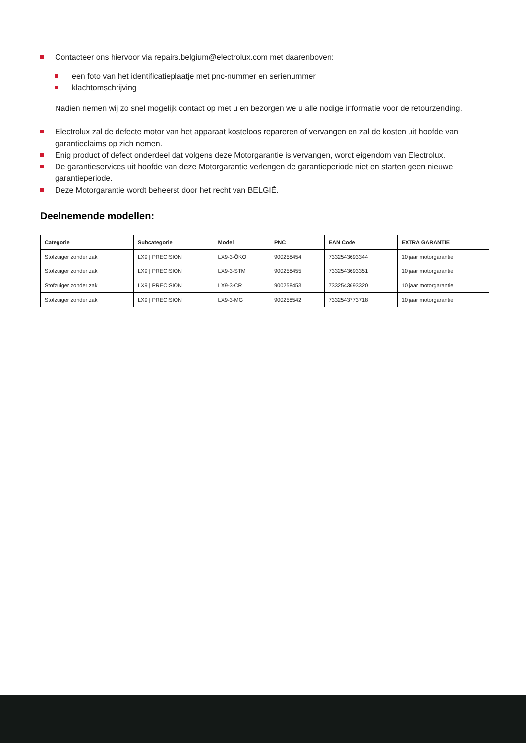Contacteer ons hiervoor via repairs.belgium@electrolux.com met daarenboven:
een foto van het identificatieplaatje met pnc-nummer en serienummer
klachtomschrijving
Nadien nemen wij zo snel mogelijk contact op met u en bezorgen we u alle nodige informatie voor de retourzending.
Electrolux zal de defecte motor van het apparaat kosteloos repareren of vervangen en zal de kosten uit hoofde van garantieclaims op zich nemen.
Enig product of defect onderdeel dat volgens deze Motorgarantie is vervangen, wordt eigendom van Electrolux.
De garantieservices uit hoofde van deze Motorgarantie verlengen de garantieperiode niet en starten geen nieuwe garantieperiode.
Deze Motorgarantie wordt beheerst door het recht van BELGIË.
Deelnemende modellen:
| Categorie | Subcategorie | Model | PNC | EAN Code | EXTRA GARANTIE |
| --- | --- | --- | --- | --- | --- |
| Stofzuiger zonder zak | LX9 / PRECISION | LX9-3-ÖKO | 900258454 | 7332543693344 | 10 jaar motorgarantie |
| Stofzuiger zonder zak | LX9 / PRECISION | LX9-3-STM | 900258455 | 7332543693351 | 10 jaar motorgarantie |
| Stofzuiger zonder zak | LX9 / PRECISION | LX9-3-CR | 900258453 | 7332543693320 | 10 jaar motorgarantie |
| Stofzuiger zonder zak | LX9 / PRECISION | LX9-3-MG | 900258542 | 7332543773718 | 10 jaar motorgarantie |